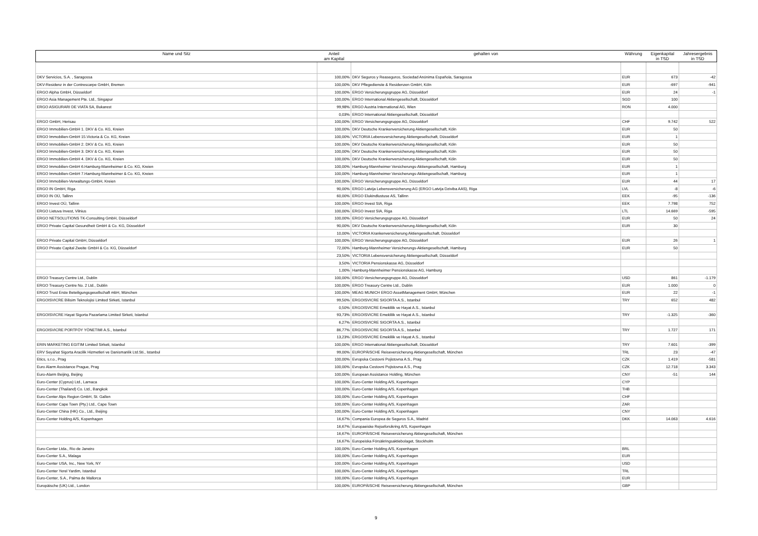| Name und Sitz | Anteil am Kapital | gehalten von | Währung | Eigenkapital in TSD | Jahresergebnis in TSD |
| --- | --- | --- | --- | --- | --- |
| DKV Servicios, S.A. , Saragossa | 100,00% | DKV Seguros y Reaseguros, Sociedad Anónima Española, Saragossa | EUR | 673 | -42 |
| DKV-Residenz in der Contrescarpe GmbH, Bremen | 100,00% | DKV Pflegedienste & Residenzen GmbH, Köln | EUR | -697 | -941 |
| ERGO Alpha GmbH, Düsseldorf | 100,00% | ERGO Versicherungsgruppe AG, Düsseldorf | EUR | 24 | -1 |
| ERGO Asia Management Pte. Ltd., Singapur | 100,00% | ERGO International Aktiengesellschaft, Düsseldorf | SGD | 100 | |
| ERGO ASIGURARI DE VIATA SA, Bukarest | 99,98% | ERGO Austria International AG, Wien | RON | 4.000 | |
| | 0,03% | ERGO International Aktiengesellschaft, Düsseldorf | | | |
| ERGO GmbH, Herisau | 100,00% | ERGO Versicherungsgruppe AG, Düsseldorf | CHF | 9.742 | 522 |
| ERGO Immobilien-GmbH 1. DKV & Co. KG, Kreien | 100,00% | DKV Deutsche Krankenversicherung Aktiengesellschaft, Köln | EUR | 50 | |
| ERGO Immobilien-GmbH 15.Victoria & Co. KG, Kreien | 100,00% | VICTORIA Lebensversicherung Aktiengesellschaft, Düsseldorf | EUR | 1 | |
| ERGO Immobilien-GmbH 2. DKV & Co. KG, Kreien | 100,00% | DKV Deutsche Krankenversicherung Aktiengesellschaft, Köln | EUR | 50 | |
| ERGO Immobilien-GmbH 3. DKV & Co. KG, Kreien | 100,00% | DKV Deutsche Krankenversicherung Aktiengesellschaft, Köln | EUR | 50 | |
| ERGO Immobilien-GmbH 4. DKV & Co. KG, Kreien | 100,00% | DKV Deutsche Krankenversicherung Aktiengesellschaft, Köln | EUR | 50 | |
| ERGO Immobilien-GmbH 6.Hamburg-Mannheimer & Co. KG, Kreien | 100,00% | Hamburg-Mannheimer Versicherungs-Aktiengesellschaft, Hamburg | EUR | 1 | |
| ERGO Immobilien-GmbH 7.Hamburg-Mannheimer & Co. KG, Kreien | 100,00% | Hamburg-Mannheimer Versicherungs-Aktiengesellschaft, Hamburg | EUR | 1 | |
| ERGO Immobilien-Verwaltungs-GmbH, Kreien | 100,00% | ERGO Versicherungsgruppe AG, Düsseldorf | EUR | 44 | 17 |
| ERGO IN GmbH, Riga | 90,00% | ERGO Latvija Lebensversicherung AG (ERGO Latvija Dziviba AAS), Riga | LVL | -8 | -6 |
| ERGO IN OÜ, Tallinn | 60,00% | ERGO Elukindlustuse AS, Tallinn | EEK | -95 | -136 |
| ERGO Invest OÜ, Tallinn | 100,00% | ERGO Invest SIA, Riga | EEK | 7.798 | 752 |
| ERGO Lietuva Invest, Vilnius | 100,00% | ERGO Invest SIA, Riga | LTL | 14.669 | -595 |
| ERGO NETSOLUTIONS TK-Consulting GmbH, Düsseldorf | 100,00% | ERGO Versicherungsgruppe AG, Düsseldorf | EUR | 50 | 24 |
| ERGO Private Capital Gesundheit GmbH & Co. KG, Düsseldorf | 90,00% | DKV Deutsche Krankenversicherung Aktiengesellschaft, Köln | EUR | 30 | |
| | 10,00% | VICTORIA Krankenversicherung Aktiengesellschaft, Düsseldorf | | | |
| ERGO Private Capital GmbH, Düsseldorf | 100,00% | ERGO Versicherungsgruppe AG, Düsseldorf | EUR | 26 | 1 |
| ERGO Private Capital Zweite GmbH & Co. KG, Düsseldorf | 72,00% | Hamburg-Mannheimer Versicherungs-Aktiengesellschaft, Hamburg | EUR | 50 | |
| | 23,50% | VICTORIA Lebensversicherung Aktiengesellschaft, Düsseldorf | | | |
| | 3,50% | VICTORIA Pensionskasse AG, Düsseldorf | | | |
| | 1,00% | Hamburg-Mannheimer Pensionskasse AG, Hamburg | | | |
| ERGO Treasury Centre Ltd., Dublin | 100,00% | ERGO Versicherungsgruppe AG, Düsseldorf | USD | 861 | -1.179 |
| ERGO Treasury Centre No. 2 Ltd., Dublin | 100,00% | ERGO Treasury Centre Ltd., Dublin | EUR | 1.000 | 0 |
| ERGO Trust Erste Beteiligungsgesellschaft mbH, München | 100,00% | MEAG MUNICH ERGO AssetManagement GmbH, München | EUR | 22 | -1 |
| ERGOISVICRE Bilisim Teknolojisi Limited Sirketi, Istanbul | 99,50% | ERGOISVICRE SIGORTA A.S., Istanbul | TRY | 652 | 482 |
| | 0,50% | ERGOISVICRE Emeklilik ve Hayat A.S., Istanbul | | | |
| ERGOISVICRE Hayat Sigorta Pazarlama Limited Sirketi, Istanbul | 93,73% | ERGOISVICRE Emeklilik ve Hayat A.S., Istanbul | TRY | -1.325 | -360 |
| | 6,27% | ERGOISVICRE SIGORTA A.S., Istanbul | | | |
| ERGOISVICRE PORTFÖY YÖNETIMI A.S., Istanbul | 86,77% | ERGOISVICRE SIGORTA A.S., Istanbul | TRY | 1.727 | 171 |
| | 13,23% | ERGOISVICRE Emeklilik ve Hayat A.S., Istanbul | | | |
| ERIN MARKETING EGITIM Limited Sirketi, Istanbul | 100,00% | ERGO International Aktiengesellschaft, Düsseldorf | TRY | 7.601 | -399 |
| ERV Seyahat Sigorta Aracilik Hizmetleri ve Danismanlik Ltd.Sti., Istanbul | 99,00% | EUROPÄISCHE Reiseversicherung Aktiengesellschaft, München | TRL | 23 | -47 |
| Etics, s.r.o., Prag | 100,00% | Evropska Cestovni Pojistovna A.S., Prag | CZK | 1.419 | -581 |
| Euro Alarm Assistance Prague, Prag | 100,00% | Evropska Cestovni Pojistovna A.S., Prag | CZK | 12.718 | 3.343 |
| Euro-Alarm Beijing, Beijing | 100,00% | European Assistance Holding, München | CNY | -51 | 144 |
| Euro-Center (Cyprus) Ltd., Larnaca | 100,00% | Euro-Center Holding A/S, Kopenhagen | CYP | | |
| Euro-Center (Thailand) Co. Ltd., Bangkok | 100,00% | Euro-Center Holding A/S, Kopenhagen | THB | | |
| Euro-Center Alps Region GmbH, St. Gallen | 100,00% | Euro-Center Holding A/S, Kopenhagen | CHF | | |
| Euro-Center Cape Town (Pty.) Ltd., Cape Town | 100,00% | Euro-Center Holding A/S, Kopenhagen | ZAR | | |
| Euro-Center China (HK) Co., Ltd., Beijing | 100,00% | Euro-Center Holding A/S, Kopenhagen | CNY | | |
| Euro-Center Holding A/S, Kopenhagen | 16,67% | Compania Europea de Seguros S.A., Madrid | DKK | 14.063 | 4.616 |
| | 16,67% | Europaeiske Rejseforsikring A/S, Kopenhagen | | | |
| | 16,67% | EUROPÄISCHE Reiseversicherung Aktiengesellschaft, München | | | |
| | 16,67% | Europeiska Försäkringsaktiebolaget, Stockholm | | | |
| Euro-Center Ltda., Rio de Janeiro | 100,00% | Euro-Center Holding A/S, Kopenhagen | BRL | | |
| Euro-Center S.A., Malaga | 100,00% | Euro-Center Holding A/S, Kopenhagen | EUR | | |
| Euro-Center USA, Inc., New York, NY | 100,00% | Euro-Center Holding A/S, Kopenhagen | USD | | |
| Euro-Center Yerel Yardim, Istanbul | 100,00% | Euro-Center Holding A/S, Kopenhagen | TRL | | |
| Euro-Center, S.A., Palma de Mallorca | 100,00% | Euro-Center Holding A/S, Kopenhagen | EUR | | |
| Europäische (UK) Ltd., London | 100,00% | EUROPÄISCHE Reiseversicherung Aktiengesellschaft, München | GBP | | |
9